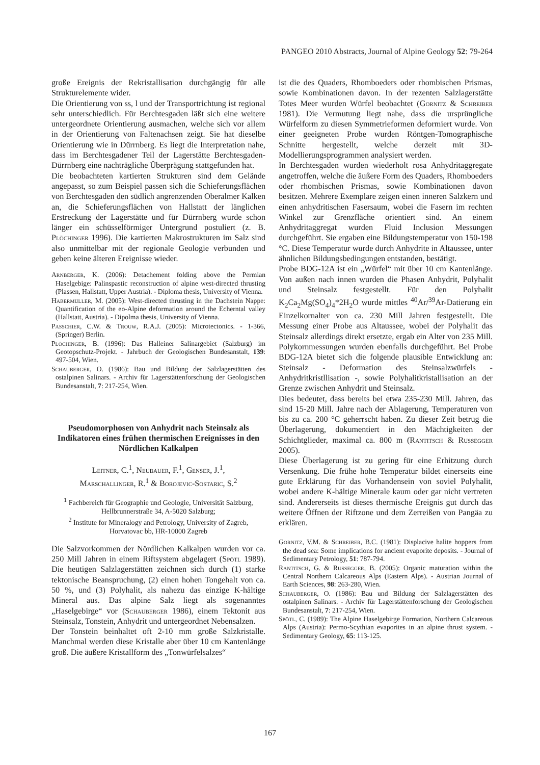PANGEO 2010 Abstracts, Journal of Alpine Geology 52: 79-264
große Ereignis der Rekristallisation durchgängig für alle Strukturelemente wider.
Die Orientierung von ss, l und der Transportrichtung ist regional sehr unterschiedlich. Für Berchtesgaden läßt sich eine weitere untergeordnete Orientierung ausmachen, welche sich vor allem in der Orientierung von Faltenachsen zeigt. Sie hat dieselbe Orientierung wie in Dürrnberg. Es liegt die Interpretation nahe, dass im Berchtesgadener Teil der Lagerstätte Berchtesgaden-Dürrnberg eine nachträgliche Überprägung stattgefunden hat.
Die beobachteten kartierten Strukturen sind dem Gelände angepasst, so zum Beispiel passen sich die Schieferungsflächen von Berchtesgaden den südlich angrenzenden Oberalmer Kalken an, die Schieferungsflächen von Hallstatt der länglichen Erstreckung der Lagerstätte und für Dürrnberg wurde schon länger ein schüsselförmiger Untergrund postuliert (z. B. Plöchinger 1996). Die kartierten Makrostrukturen im Salz sind also unmittelbar mit der regionale Geologie verbunden und geben keine älteren Ereignisse wieder.
Arnberger, K. (2006): Detachement folding above the Permian Haselgebige: Palinspastic reconstruction of alpine west-directed thrusting (Plassen, Hallstatt, Upper Austria). - Diploma thesis, University of Vienna.
Habermüller, M. (2005): West-directed thrusting in the Dachstein Nappe: Quantification of the eo-Alpine deformation around the Echerntal valley (Hallstatt, Austria). - Dipolma thesis, University of Vienna.
Passchier, C.W. & Trouw, R.A.J. (2005): Microtectonics. - 1-366, (Springer) Berlin.
Plöchinger, B. (1996): Das Halleiner Salinargebiet (Salzburg) im Geotopschutz-Projekt. - Jahrbuch der Geologischen Bundesanstalt, 139: 497-504, Wien.
Schauberger, O. (1986): Bau und Bildung der Salzlagerstätten des ostalpinen Salinars. - Archiv für Lagerstättenforschung der Geologischen Bundesanstalt, 7: 217-254, Wien.
Pseudomorphosen von Anhydrit nach Steinsalz als Indikatoren eines frühen thermischen Ereignisses in den Nördlichen Kalkalpen
Leitner, C.<sup>1</sup>, Neubauer, F.<sup>1</sup>, Genser, J.<sup>1</sup>,
Marschallinger, R.<sup>1</sup> & Borojevic-Sostaric, S.<sup>2</sup>
<sup>1</sup> Fachbereich für Geographie und Geologie, Universität Salzburg, Hellbrunnerstraße 34, A-5020 Salzburg;
<sup>2</sup> Institute for Mineralogy and Petrology, University of Zagreb, Horvatovac bb, HR-10000 Zagreb
Die Salzvorkommen der Nördlichen Kalkalpen wurden vor ca. 250 Mill Jahren in einem Riftsystem abgelagert (Spötl 1989). Die heutigen Salzlagerstätten zeichnen sich durch (1) starke tektonische Beanspruchung, (2) einen hohen Tongehalt von ca. 50 %, und (3) Polyhalit, als nahezu das einzige K-hältige Mineral aus. Das alpine Salz liegt als sogenanntes „Haselgebirge“ vor (Schauberger 1986), einem Tektonit aus Steinsalz, Tonstein, Anhydrit und untergeordnet Nebensalzen.
Der Tonstein beinhaltet oft 2-10 mm große Salzkristalle. Manchmal werden diese Kristalle aber über 10 cm Kantenlänge groß. Die äußere Kristallform des „Tonwürfelsalzes“
ist die des Quaders, Rhomboeders oder rhombischen Prismas, sowie Kombinationen davon. In der rezenten Salzlagerstätte Totes Meer wurden Würfel beobachtet (Gornitz & Schreiber 1981). Die Vermutung liegt nahe, dass die ursprüngliche Würfelform zu diesen Symmetrieformen deformiert wurde. Von einer geeigneten Probe wurden Röntgen-Tomographische Schnitte hergestellt, welche derzeit mit 3D-Modellierungsprogrammen analysiert werden.
In Berchtesgaden wurden wiederholt rosa Anhydritaggregate angetroffen, welche die äußere Form des Quaders, Rhomboeders oder rhombischen Prismas, sowie Kombinationen davon besitzen. Mehrere Exemplare zeigen einen inneren Salzkern und einen anhydritischen Fasersaum, wobei die Fasern im rechten Winkel zur Grenzfläche orientiert sind. An einem Anhydritaggregat wurden Fluid Inclusion Messungen durchgeführt. Sie ergaben eine Bildungstemperatur von 150-198 °C. Diese Temperatur wurde durch Anhydrite in Altaussee, unter ähnlichen Bildungsbedingungen entstanden, bestätigt.
Probe BDG-12A ist ein „Würfel“ mit über 10 cm Kantenlänge. Von außen nach innen wurden die Phasen Anhydrit, Polyhalit und Steinsalz festgestellt. Für den Polyhalit K<sub>2</sub>Ca<sub>2</sub>Mg(SO<sub>4</sub>)<sub>4</sub>*2H<sub>2</sub>O wurde mittles <sup>40</sup>Ar/<sup>39</sup>Ar-Datierung ein Einzelkornalter von ca. 230 Mill Jahren festgestellt. Die Messung einer Probe aus Altaussee, wobei der Polyhalit das Steinsalz allerdings direkt ersetzte, ergab ein Alter von 235 Mill. Polykornmessungen wurden ebenfalls durchgeführt. Bei Probe BDG-12A bietet sich die folgende plausible Entwicklung an: Steinsalz - Deformation des Steinsalzwürfels - Anhydritkristllisation -, sowie Polyhalitkristallisation an der Grenze zwischen Anhydrit und Steinsalz.
Dies bedeutet, dass bereits bei etwa 235-230 Mill. Jahren, das sind 15-20 Mill. Jahre nach der Ablagerung, Temperaturen von bis zu ca. 200 °C geherrscht haben. Zu dieser Zeit betrug die Überlagerung, dokumentiert in den Mächtigkeiten der Schichtglieder, maximal ca. 800 m (Rantitsch & Russegger 2005).
Diese Überlagerung ist zu gering für eine Erhitzung durch Versenkung. Die frühe hohe Temperatur bildet einerseits eine gute Erklärung für das Vorhandensein von soviel Polyhalit, wobei andere K-hältige Minerale kaum oder gar nicht vertreten sind. Andererseits ist dieses thermische Ereignis gut durch das weitere Öffnen der Riftzone und dem Zerreißen von Pangäa zu erklären.
Gornitz, V.M. & Schreiber, B.C. (1981): Displacive halite hoppers from the dead sea: Some implications for ancient evaporite deposits. - Journal of Sedimentary Petrology, 51: 787-794.
Rantitsch, G. & Russegger, B. (2005): Organic maturation within the Central Northern Calcareous Alps (Eastern Alps). - Austrian Journal of Earth Sciences, 98: 263-280, Wien.
Schauberger, O. (1986): Bau und Bildung der Salzlagerstätten des ostalpinen Salinars. - Archiv für Lagerstättenforschung der Geologischen Bundesanstalt, 7: 217-254, Wien.
Spötl, C. (1989): The Alpine Haselgebirge Formation, Northern Calcareous Alps (Austria): Permo-Scythian evaporites in an alpine thrust system. - Sedimentary Geology, 65: 113-125.
167